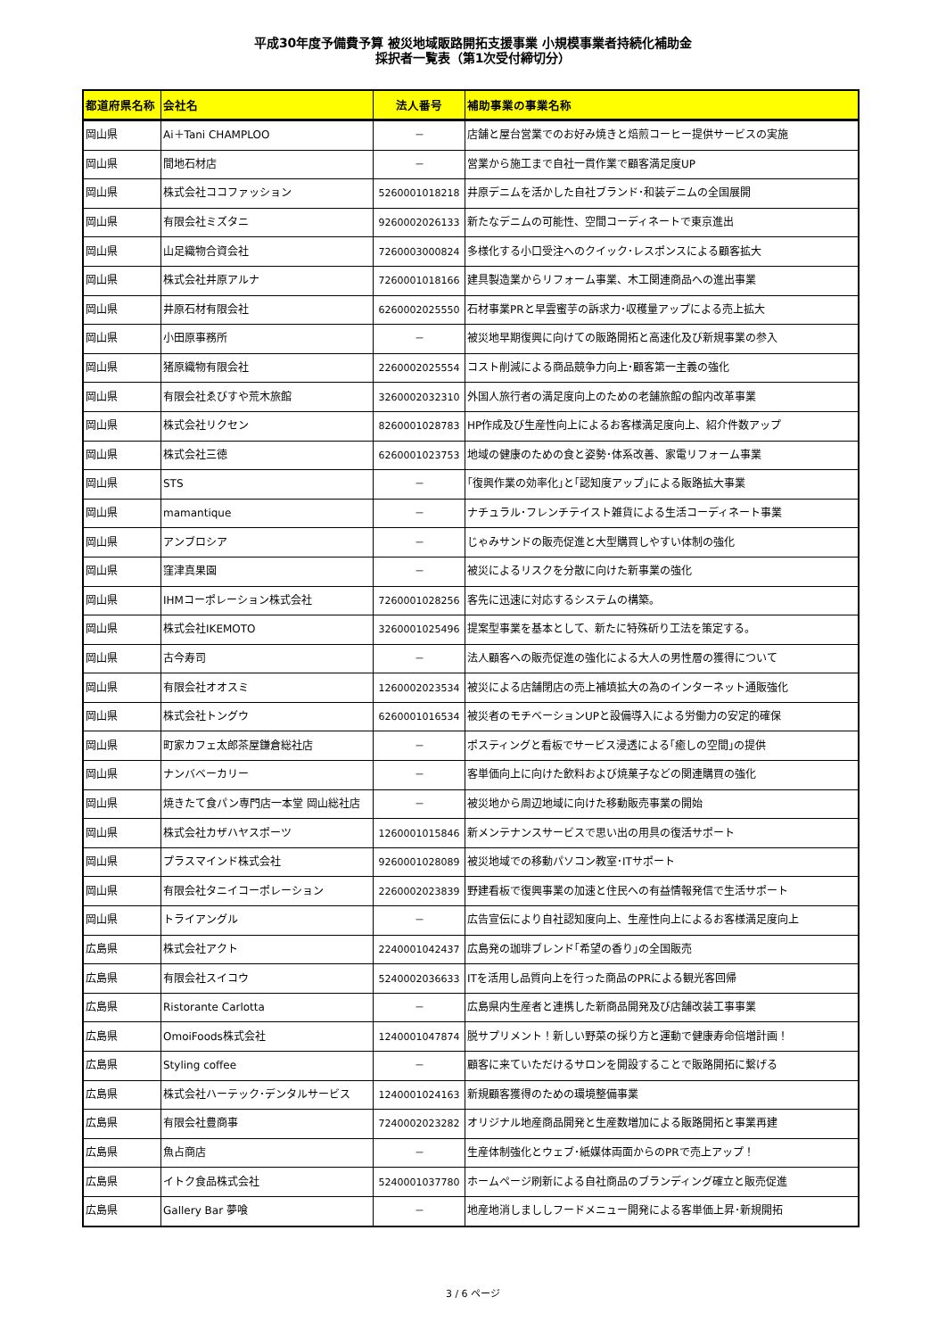平成30年度予備費予算 被災地域販路開拓支援事業 小規模事業者持続化補助金
採択者一覧表（第1次受付締切分）
| 都道府県名称 | 会社名 | 法人番号 | 補助事業の事業名称 |
| --- | --- | --- | --- |
| 岡山県 | Ai＋Tani CHAMPLOO | － | 店舗と屋台営業でのお好み焼きと焙煎コーヒー提供サービスの実施 |
| 岡山県 | 間地石材店 | － | 営業から施工まで自社一貫作業で顧客満足度UP |
| 岡山県 | 株式会社ココファッション | 5260001018218 | 井原デニムを活かした自社ブランド･和装デニムの全国展開 |
| 岡山県 | 有限会社ミズタニ | 9260002026133 | 新たなデニムの可能性、空間コーディネートで東京進出 |
| 岡山県 | 山足織物合資会社 | 7260003000824 | 多様化する小口受注へのクイック･レスポンスによる顧客拡大 |
| 岡山県 | 株式会社井原アルナ | 7260001018166 | 建具製造業からリフォーム事業、木工関連商品への進出事業 |
| 岡山県 | 井原石材有限会社 | 6260002025550 | 石材事業PRと早雲蜜芋の訴求力･収穫量アップによる売上拡大 |
| 岡山県 | 小田原事務所 | － | 被災地早期復興に向けての販路開拓と高速化及び新規事業の参入 |
| 岡山県 | 猪原織物有限会社 | 2260002025554 | コスト削減による商品競争力向上･顧客第一主義の強化 |
| 岡山県 | 有限会社ゑびすや荒木旅館 | 3260002032310 | 外国人旅行者の満足度向上のための老舗旅館の館内改革事業 |
| 岡山県 | 株式会社リクセン | 8260001028783 | HP作成及び生産性向上によるお客様満足度向上、紹介件数アップ |
| 岡山県 | 株式会社三徳 | 6260001023753 | 地域の健康のための食と姿勢･体系改善、家電リフォーム事業 |
| 岡山県 | STS | － | ｢復興作業の効率化｣と｢認知度アップ｣による販路拡大事業 |
| 岡山県 | mamantique | － | ナチュラル･フレンチテイスト雑貨による生活コーディネート事業 |
| 岡山県 | アンブロシア | － | じゃみサンドの販売促進と大型購買しやすい体制の強化 |
| 岡山県 | 窪津真果園 | － | 被災によるリスクを分散に向けた新事業の強化 |
| 岡山県 | IHMコーポレーション株式会社 | 7260001028256 | 客先に迅速に対応するシステムの構築。 |
| 岡山県 | 株式会社IKEMOTO | 3260001025496 | 提案型事業を基本として、新たに特殊斫り工法を策定する。 |
| 岡山県 | 古今寿司 | － | 法人顧客への販売促進の強化による大人の男性層の獲得について |
| 岡山県 | 有限会社オオスミ | 1260002023534 | 被災による店舗閉店の売上補填拡大の為のインターネット通販強化 |
| 岡山県 | 株式会社トングウ | 6260001016534 | 被災者のモチベーションUPと設備導入による労働力の安定的確保 |
| 岡山県 | 町家カフェ太郎茶屋鎌倉総社店 | － | ポスティングと看板でサービス浸透による｢癒しの空間｣の提供 |
| 岡山県 | ナンバベーカリー | － | 客単価向上に向けた飲料および焼菓子などの関連購買の強化 |
| 岡山県 | 焼きたて食パン専門店一本堂 岡山総社店 | － | 被災地から周辺地域に向けた移動販売事業の開始 |
| 岡山県 | 株式会社カザハヤスポーツ | 1260001015846 | 新メンテナンスサービスで思い出の用具の復活サポート |
| 岡山県 | プラスマインド株式会社 | 9260001028089 | 被災地域での移動パソコン教室･ITサポート |
| 岡山県 | 有限会社タニイコーポレーション | 2260002023839 | 野建看板で復興事業の加速と住民への有益情報発信で生活サポート |
| 岡山県 | トライアングル | － | 広告宣伝により自社認知度向上、生産性向上によるお客様満足度向上 |
| 広島県 | 株式会社アクト | 2240001042437 | 広島発の珈琲ブレンド｢希望の香り｣の全国販売 |
| 広島県 | 有限会社スイコウ | 5240002036633 | ITを活用し品質向上を行った商品のPRによる観光客回帰 |
| 広島県 | Ristorante Carlotta | － | 広島県内生産者と連携した新商品開発及び店舗改装工事事業 |
| 広島県 | OmoiFoods株式会社 | 1240001047874 | 脱サプリメント！新しい野菜の採り方と運動で健康寿命倍増計画！ |
| 広島県 | Styling coffee | － | 顧客に来ていただけるサロンを開設することで販路開拓に繋げる |
| 広島県 | 株式会社ハーテック･デンタルサービス | 1240001024163 | 新規顧客獲得のための環境整備事業 |
| 広島県 | 有限会社豊商事 | 7240002023282 | オリジナル地産商品開発と生産数増加による販路開拓と事業再建 |
| 広島県 | 魚占商店 | － | 生産体制強化とウェブ･紙媒体両面からのPRで売上アップ！ |
| 広島県 | イトク食品株式会社 | 5240001037780 | ホームページ刷新による自社商品のブランディング確立と販売促進 |
| 広島県 | Gallery Bar 夢喰 | － | 地産地消しまししフードメニュー開発による客単価上昇･新規開拓 |
3 / 6 ページ